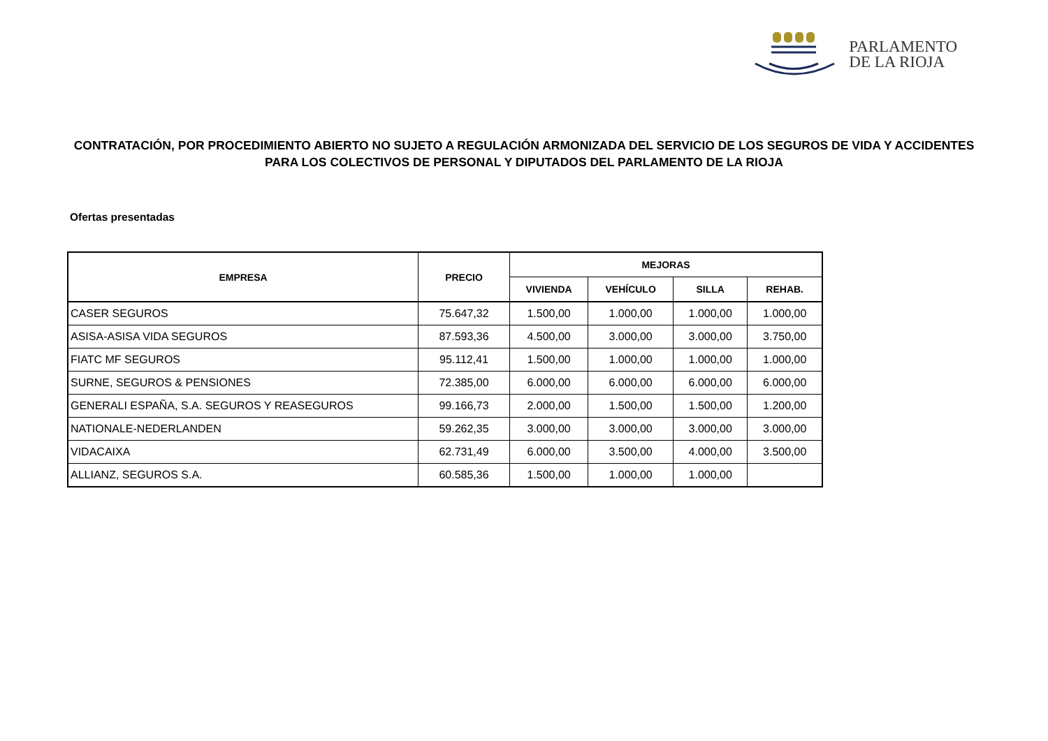PARLAMENTO
DE LA RIOJA
CONTRATACIÓN, POR PROCEDIMIENTO ABIERTO NO SUJETO A REGULACIÓN ARMONIZADA DEL SERVICIO DE LOS SEGUROS DE VIDA Y ACCIDENTES PARA LOS COLECTIVOS DE PERSONAL Y DIPUTADOS DEL PARLAMENTO DE LA RIOJA
Ofertas presentadas
| EMPRESA | PRECIO | MEJORAS | | | |
| --- | --- | --- | --- | --- | --- |
| | | VIVIENDA | VEHÍCULO | SILLA | REHAB. |
| CASER SEGUROS | 75.647,32 | 1.500,00 | 1.000,00 | 1.000,00 | 1.000,00 |
| ASISA-ASISA VIDA SEGUROS | 87.593,36 | 4.500,00 | 3.000,00 | 3.000,00 | 3.750,00 |
| FIATC MF SEGUROS | 95.112,41 | 1.500,00 | 1.000,00 | 1.000,00 | 1.000,00 |
| SURNE, SEGUROS & PENSIONES | 72.385,00 | 6.000,00 | 6.000,00 | 6.000,00 | 6.000,00 |
| GENERALI ESPAÑA, S.A. SEGUROS Y REASEGUROS | 99.166,73 | 2.000,00 | 1.500,00 | 1.500,00 | 1.200,00 |
| NATIONALE-NEDERLANDEN | 59.262,35 | 3.000,00 | 3.000,00 | 3.000,00 | 3.000,00 |
| VIDACAIXA | 62.731,49 | 6.000,00 | 3.500,00 | 4.000,00 | 3.500,00 |
| ALLIANZ, SEGUROS S.A. | 60.585,36 | 1.500,00 | 1.000,00 | 1.000,00 | |